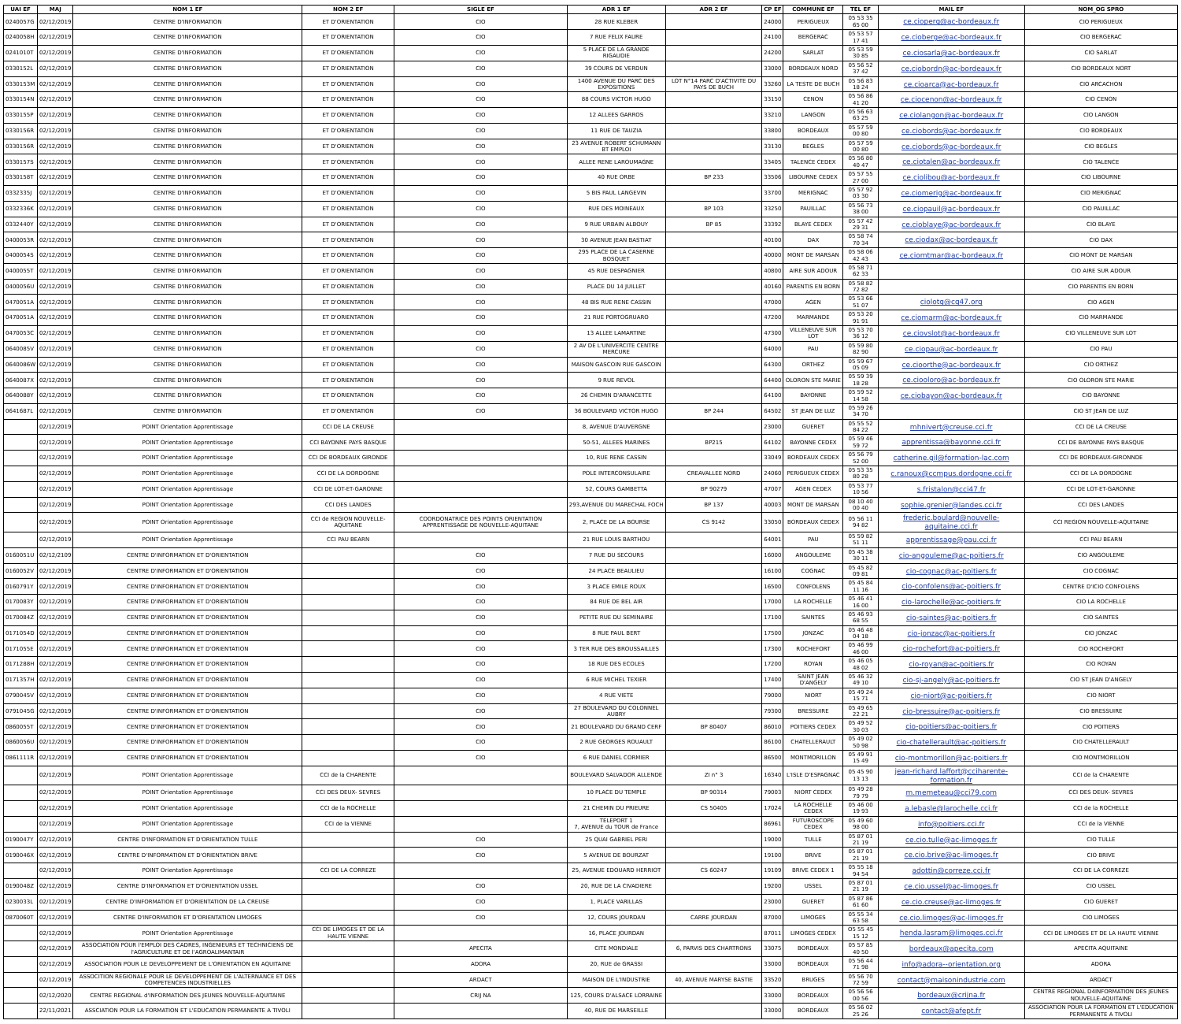| UAI EF | MAJ | NOM 1 EF | NOM 2 EF | SIGLE EF | ADR 1 EF | ADR 2 EF | CP EF | COMMUNE EF | TEL EF | MAIL EF | NOM_OG SPRO |
| --- | --- | --- | --- | --- | --- | --- | --- | --- | --- | --- | --- |
| 0240057G | 02/12/2019 | CENTRE D'INFORMATION | ET D'ORIENTATION | CIO | 28 RUE KLEBER | | 24000 | PERIGUEUX | 05 53 35 65 00 | ce.cioperg@ac-bordeaux.fr | CIO PERIGUEUX |
| 0240058H | 02/12/2019 | CENTRE D'INFORMATION | ET D'ORIENTATION | CIO | 7 RUE FELIX FAURE | | 24100 | BERGERAC | 05 53 57 17 41 | ce.cioberge@ac-bordeaux.fr | CIO BERGERAC |
| 0241010T | 02/12/2019 | CENTRE D'INFORMATION | ET D'ORIENTATION | CIO | 5 PLACE DE LA GRANDE RIGAUDIE | | 24200 | SARLAT | 05 53 59 30 85 | ce.ciosarla@ac-bordeaux.fr | CIO SARLAT |
| 0330152L | 02/12/2019 | CENTRE D'INFORMATION | ET D'ORIENTATION | CIO | 39 COURS DE VERDUN | | 33000 | BORDEAUX NORD | 05 56 52 37 42 | ce.ciobordn@ac-bordeaux.fr | CIO BORDEAUX NORT |
| 0330153M | 02/12/2019 | CENTRE D'INFORMATION | ET D'ORIENTATION | CIO | 1400 AVENUE DU PARC DES EXPOSITIONS | LOT N°14 PARC D'ACTIVITE DU PAYS DE BUCH | 33260 | LA TESTE DE BUCH | 05 56 83 18 24 | ce.cioarca@ac-bordeaux.fr | CIO ARCACHON |
| 0330154N | 02/12/2019 | CENTRE D'INFORMATION | ET D'ORIENTATION | CIO | 88 COURS VICTOR HUGO | | 33150 | CENON | 05 56 86 41 20 | ce.ciocenon@ac-bordeaux.fr | CIO CENON |
| 0330155P | 02/12/2019 | CENTRE D'INFORMATION | ET D'ORIENTATION | CIO | 12 ALLEES GARROS | | 33210 | LANGON | 05 56 63 63 25 | ce.ciolangon@ac-bordeaux.fr | CIO LANGON |
| 0330156R | 02/12/2019 | CENTRE D'INFORMATION | ET D'ORIENTATION | CIO | 11 RUE DE TAUZIA | | 33800 | BORDEAUX | 05 57 59 00 80 | ce.ciobords@ac-bordeaux.fr | CIO BORDEAUX |
| 0330156R | 02/12/2019 | CENTRE D'INFORMATION | ET D'ORIENTATION | CIO | 23 AVENUE ROBERT SCHUMANN BT EMPLOI | | 33130 | BEGLES | 05 57 59 00 80 | ce.ciobords@ac-bordeaux.fr | CIO BEGLES |
| 0330157S | 02/12/2019 | CENTRE D'INFORMATION | ET D'ORIENTATION | CIO | ALLEE RENE LAROUMAGNE | | 33405 | TALENCE CEDEX | 05 56 80 40 47 | ce.ciotalen@ac-bordeaux.fr | CIO TALENCE |
| 0330158T | 02/12/2019 | CENTRE D'INFORMATION | ET D'ORIENTATION | CIO | 40 RUE ORBE | BP 233 | 33506 | LIBOURNE CEDEX | 05 57 55 27 00 | ce.ciolibou@ac-bordeaux.fr | CIO LIBOURNE |
| 0332335J | 02/12/2019 | CENTRE D'INFORMATION | ET D'ORIENTATION | CIO | 5 BIS PAUL LANGEVIN | | 33700 | MERIGNAC | 05 57 92 03 30 | ce.ciomerig@ac-bordeaux.fr | CIO MERIGNAC |
| 0332336K | 02/12/2019 | CENTRE D'INFORMATION | ET D'ORIENTATION | CIO | RUE DES MOINEAUX | BP 103 | 33250 | PAUILLAC | 05 56 73 38 00 | ce.ciopauil@ac-bordeaux.fr | CIO PAUILLAC |
| 0332440Y | 02/12/2019 | CENTRE D'INFORMATION | ET D'ORIENTATION | CIO | 9 RUE URBAIN ALBOUY | BP 85 | 33392 | BLAYE CEDEX | 05 57 42 29 31 | ce.cioblaye@ac-bordeaux.fr | CIO BLAYE |
| 0400053R | 02/12/2019 | CENTRE D'INFORMATION | ET D'ORIENTATION | CIO | 30 AVENUE JEAN BASTIAT | | 40100 | DAX | 05 58 74 70 34 | ce.ciodax@ac-bordeaux.fr | CIO DAX |
| 0400054S | 02/12/2019 | CENTRE D'INFORMATION | ET D'ORIENTATION | CIO | 295 PLACE DE LA CASERNE BOSQUET | | 40000 | MONT DE MARSAN | 05 58 06 42 43 | ce.ciomtmar@ac-bordeaux.fr | CIO MONT DE MARSAN |
| 0400055T | 02/12/2019 | CENTRE D'INFORMATION | ET D'ORIENTATION | CIO | 45 RUE DESPAGNIER | | 40800 | AIRE SUR ADOUR | 05 58 71 62 33 | | CIO AIRE SUR ADOUR |
| 0400056U | 02/12/2019 | CENTRE D'INFORMATION | ET D'ORIENTATION | CIO | PLACE DU 14 JUILLET | | 40160 | PARENTIS EN BORN | 05 58 82 72 82 | | CIO PARENTIS EN BORN |
| 0470051A | 02/12/2019 | CENTRE D'INFORMATION | ET D'ORIENTATION | CIO | 48 BIS RUE RENE CASSIN | | 47000 | AGEN | 05 53 66 51 07 | ciolotg@cg47.org | CIO AGEN |
| 0470051A | 02/12/2019 | CENTRE D'INFORMATION | ET D'ORIENTATION | CIO | 21 RUE PORTOGRUARO | | 47200 | MARMANDE | 05 53 20 91 91 | ce.ciomarm@ac-bordeaux.fr | CIO MARMANDE |
| 0470053C | 02/12/2019 | CENTRE D'INFORMATION | ET D'ORIENTATION | CIO | 13 ALLEE LAMARTINE | | 47300 | VILLENEUVE SUR LOT | 05 53 70 36 12 | ce.ciovslot@ac-bordeaux.fr | CIO VILLENEUVE SUR LOT |
| 0640085V | 02/12/2019 | CENTRE D'INFORMATION | ET D'ORIENTATION | CIO | 2 AV DE L'UNIVERCITE CENTRE MERCURE | | 64000 | PAU | 05 59 80 82 90 | ce.ciopau@ac-bordeaux.fr | CIO PAU |
| 0640086W | 02/12/2019 | CENTRE D'INFORMATION | ET D'ORIENTATION | CIO | MAISON GASCOIN RUE GASCOIN | | 64300 | ORTHEZ | 05 59 67 05 09 | ce.cioorthe@ac-bordeaux.fr | CIO ORTHEZ |
| 0640087X | 02/12/2019 | CENTRE D'INFORMATION | ET D'ORIENTATION | CIO | 9 RUE REVOL | | 64400 | OLORON STE MARIE | 05 59 39 18 28 | ce.cioolоro@ac-bordeaux.fr | CIO OLORON STE MARIE |
| 0640088Y | 02/12/2019 | CENTRE D'INFORMATION | ET D'ORIENTATION | CIO | 26 CHEMIN D'ARANCETTE | | 64100 | BAYONNE | 05 59 52 14 58 | ce.ciobayon@ac-bordeaux.fr | CIO BAYONNE |
| 0641687L | 02/12/2019 | CENTRE D'INFORMATION | ET D'ORIENTATION | CIO | 36 BOULEVARD VICTOR HUGO | BP 244 | 64502 | ST JEAN DE LUZ | 05 59 26 34 70 | | CIO ST JEAN DE LUZ |
| | 02/12/2019 | POINT Orientation Apprentissage | CCI DE LA CREUSE | | 8, AVENUE D'AUVERGNE | | 23000 | GUERET | 05 55 52 84 22 | mhnivert@creuse.cci.fr | CCI DE LA CREUSE |
| | 02/12/2019 | POINT Orientation Apprentissage | CCI BAYONNE PAYS BASQUE | | 50-51, ALLEES MARINES | BP215 | 64102 | BAYONNE CEDEX | 05 59 46 59 72 | apprentissa@bayonne.cci.fr | CCI DE BAYONNE PAYS BASQUE |
| | 02/12/2019 | POINT Orientation Apprentissage | CCI DE BORDEAUX GIRONDE | | 10, RUE RENE CASSIN | | 33049 | BORDEAUX CEDEX | 05 56 79 52 00 | catherine.gil@formation-lac.com | CCI DE BORDEAUX-GIRONNDE |
| | 02/12/2019 | POINT Orientation Apprentissage | CCI DE LA DORDOGNE | | POLE INTERCONSULAIRE | CREAVALLEE NORD | 24060 | PERIGUEUX CEDEX | 05 53 35 80 28 | c.ranoux@ccmpus.dordogne.cci.fr | CCI DE LA DORDOGNE |
| | 02/12/2019 | POINT Orientation Apprentissage | CCI DE LOT-ET-GARONNE | | 52, COURS GAMBETTA | BP 90279 | 47007 | AGEN CEDEX | 05 53 77 10 56 | s.fristalon@cci47.fr | CCI DE LOT-ET-GARONNE |
| | 02/12/2019 | POINT Orientation Apprentissage | CCI DES LANDES | | 293,AVENUE DU MARECHAL FOCH | BP 137 | 40003 | MONT DE MARSAN | 08 10 40 00 40 | sophie.grenier@landes.cci.fr | CCI DES LANDES |
| | 02/12/2019 | POINT Orientation Apprentissage | CCI de REGION NOUVELLE-AQUITANE | COORDONATRICE DES POINTS ORIENTATION APPRENTISSAGE DE NOUVELLE-AQUITANE | 2, PLACE DE LA BOURSE | CS 9142 | 33050 | BORDEAUX CEDEX | 05 56 11 94 82 | frederic.boulard@nouvelle-aquitaine.cci.fr | CCI REGION NOUVELLE-AQUITAINE |
| | 02/12/2019 | POINT Orientation Apprentissage | CCI PAU BEARN | | 21 RUE LOUIS BARTHOU | | 64001 | PAU | 05 59 82 51 11 | apprentissage@pau.cci.fr | CCI PAU BEARN |
| 0160051U | 02/12/2109 | CENTRE D'INFORMATION ET D'ORIENTATION | | CIO | 7 RUE DU SECOURS | | 16000 | ANGOULEME | 05 45 38 30 11 | cio-angouleme@ac-poitiers.fr | CIO ANGOULEME |
| 0160052V | 02/12/2019 | CENTRE D'INFORMATION ET D'ORIENTATION | | CIO | 24 PLACE BEAULIEU | | 16100 | COGNAC | 05 45 82 09 81 | cio-cognac@ac-poitiers.fr | CIO COGNAC |
| 0160791Y | 02/12/2019 | CENTRE D'INFORMATION ET D'ORIENTATION | | CIO | 3 PLACE EMILE ROUX | | 16500 | CONFOLENS | 05 45 84 11 16 | cio-confolens@ac-poitiers.fr | CENTRE D'ICIO CONFOLENS |
| 0170083Y | 02/12/2019 | CENTRE D'INFORMATION ET D'ORIENTATION | | CIO | 84 RUE DE BEL AIR | | 17000 | LA ROCHELLE | 05 46 41 16 00 | cio-larochelle@ac-poitiers.fr | CIO LA ROCHELLE |
| 0170084Z | 02/12/2019 | CENTRE D'INFORMATION ET D'ORIENTATION | | CIO | PETITE RUE DU SEMINAIRE | | 17100 | SAINTES | 05 46 93 68 55 | cio-saintes@ac-poitiers.fr | CIO SAINTES |
| 0171054D | 02/12/2019 | CENTRE D'INFORMATION ET D'ORIENTATION | | CIO | 8 RUE PAUL BERT | | 17500 | JONZAC | 05 46 48 04 18 | cio-jonzac@ac-poitiers.fr | CIO JONZAC |
| 0171055E | 02/12/2019 | CENTRE D'INFORMATION ET D'ORIENTATION | | CIO | 3 TER RUE DES BROUSSAILLES | | 17300 | ROCHEFORT | 05 46 99 46 00 | cio-rochefort@ac-poitiers.fr | CIO ROCHEFORT |
| 0171288H | 02/12/2019 | CENTRE D'INFORMATION ET D'ORIENTATION | | CIO | 18 RUE DES ECOLES | | 17200 | ROYAN | 05 46 05 48 02 | cio-royan@ac-poitiers.fr | CIO ROYAN |
| 0171357H | 02/12/2019 | CENTRE D'INFORMATION ET D'ORIENTATION | | CIO | 6 RUE MICHEL TEXIER | | 17400 | SAINT JEAN D'ANGELY | 05 46 32 49 10 | cio-sj-angely@ac-poitiers.fr | CIO ST JEAN D'ANGELY |
| 0790045V | 02/12/2019 | CENTRE D'INFORMATION ET D'ORIENTATION | | CIO | 4 RUE VIETE | | 79000 | NIORT | 05 49 24 15 71 | cio-niort@ac-poitiers.fr | CIO NIORT |
| 0791045G | 02/12/2019 | CENTRE D'INFORMATION ET D'ORIENTATION | | CIO | 27 BOULEVARD DU COLONNEL AUBRY | | 79300 | BRESSUIRE | 05 49 65 22 21 | cio-bressuire@ac-poitiers.fr | CIO BRESSUIRE |
| 0860055T | 02/12/2019 | CENTRE D'INFORMATION ET D'ORIENTATION | | CIO | 21 BOULEVARD DU GRAND CERF | BP 80407 | 86010 | POITIERS CEDEX | 05 49 52 30 03 | cio-poitiers@ac-poitiers.fr | CIO POITIERS |
| 0860056U | 02/12/2019 | CENTRE D'INFORMATION ET D'ORIENTATION | | CIO | 2 RUE GEORGES ROUAULT | | 86100 | CHATELLERAULT | 05 49 02 50 98 | cio-chatellerault@ac-poitiers.fr | CIO CHATELLERAULT |
| 0861111R | 02/12/2019 | CENTRE D'INFORMATION ET D'ORIENTATION | | CIO | 6 RUE DANIEL CORMIER | | 86500 | MONTMORILLON | 05 49 91 15 49 | cio-montmorillon@ac-poitiers.fr | CIO MONTMORILLON |
| | 02/12/2019 | POINT Orientation Apprentissage | CCI de la CHARENTE | | BOULEVARD SALVADOR ALLENDE | ZI n° 3 | 16340 | L'ISLE D'ESPAGNAC | 05 45 90 13 13 | jean-richard.laffort@cciharente-formation.fr | CCI de la CHARENTE |
| | 02/12/2019 | POINT Orientation Apprentissage | CCI DES DEUX- SEVRES | | 10 PLACE DU TEMPLE | BP 90314 | 79003 | NIORT CEDEX | 05 49 28 79 79 | m.memeteau@cci79.com | CCI DES DEUX- SEVRES |
| | 02/12/2019 | POINT Orientation Apprentissage | CCI de la ROCHELLE | | 21 CHEMIN DU PRIEURE | CS 50405 | 17024 | LA ROCHELLE CEDEX | 05 46 00 19 93 | a.lebasle@larochelle.cci.fr | CCI de la ROCHELLE |
| | 02/12/2019 | POINT Orientation Apprentissage | CCI de la VIENNE | | TELEPORT 1 7, AVENUE du TOUR de France | | 86961 | FUTUROSCOPE CEDEX | 05 49 60 98 00 | info@poitiers.cci.fr | CCI de la VIENNE |
| 0190047Y | 02/12/2019 | CENTRE D'INFORMATION ET D'ORIENTATION TULLE | | CIO | 25 QUAI GABRIEL PERI | | 19000 | TULLE | 05 87 01 21 19 | ce.cio.tulle@ac-limoges.fr | CIO TULLE |
| 0190046X | 02/12/2019 | CENTRE D'INFORMATION ET D'ORIENTATION BRIVE | | CIO | 5 AVENUE DE BOURZAT | | 19100 | BRIVE | 05 87 01 21 19 | ce.cio.brive@ac-limoges.fr | CIO BRIVE |
| | 02/12/2019 | POINT Orientation Apprentissage | CCI DE LA CORREZE | | 25, AVENUE EDOUARD HERRIOT | CS 60247 | 19109 | BRIVE CEDEX 1 | 05 55 18 94 54 | adottin@correze.cci.fr | CCI DE LA CORREZE |
| 0190048Z | 02/12/2019 | CENTRE D'INFORMATION ET D'ORIENTATION USSEL | | CIO | 20, RUE DE LA CIVADIERE | | 19200 | USSEL | 05 87 01 21 19 | ce.cio.ussel@ac-limoges.fr | CIO USSEL |
| 0230033L | 02/12/2019 | CENTRE D'INFORMATION ET D'ORIENTATION DE LA CREUSE | | CIO | 1, PLACE VARILLAS | | 23000 | GUERET | 05 87 86 61 60 | ce.cio.creuse@ac-limoges.fr | CIO GUERET |
| 0870060T | 02/12/2019 | CENTRE D'INFORMATION ET D'ORIENTATION LIMOGES | | CIO | 12, COURS JOURDAN | CARRE JOURDAN | 87000 | LIMOGES | 05 55 34 63 58 | ce.cio.limoges@ac-limoges.fr | CIO LIMOGES |
| | 02/12/2019 | POINT Orientation Apprentissage | CCI DE LIMOGES ET DE LA HAUTE VIENNE | | 16, PLACE JOURDAN | | 87011 | LIMOGES CEDEX | O5 55 45 15 12 | henda.lasram@limoges.cci.fr | CCI DE LIMOGES ET DE LA HAUTE VIENNE |
| | 02/12/2019 | ASSOCIATION POUR l'EMPLOI DES CADRES, INGENIEURS ET TECHNICIENS DE l'AGRICULTURE ET DE l'AGROALIMANTAIR | | APECITA | CITE MONDIALE | 6, PARVIS DES CHARTRONS | 33075 | BORDEAUX | 05 57 85 40 50 | bordeaux@apecita.com | APECITA AQUITAINE |
| | 02/12/2019 | ASSOCIATION POUR LE DEVELOPPEMENT DE L'ORIENTATION EN AQUITAINE | | ADORA | 20, RUE de GRASSI | | 33000 | BORDEAUX | 05 56 44 71 98 | info@adora--orientation.org | ADORA |
| | 02/12/2019 | ASSOCITION REGIONALE POUR LE DEVELOPPEMENT DE L'ALTERNANCE ET DES COMPETENCES INDUSTRIELLES | | ARDACT | MAISON DE L'INDUSTRIE | 40, AVENUE MARYSE BASTIE | 33520 | BRUGES | 05 56 70 72 59 | contact@maisonindustrie.com | ARDACT |
| | 02/12/2020 | CENTRE REGIONAL d'INFORMATION DES JEUNES NOUVELLE-AQUITAINE | | CRIJ NA | 125, COURS D'ALSACE LORRAINE | | 33000 | BORDEAUX | 05 56 56 00 56 | bordeaux@crijna.fr | CENTRE REGIONAL D4INFORMATION DES JEUNES NOUVELLE-AQUITAINE |
| | 22/11/2021 | ASSCIATION POUR LA FORMATION ET L'EDUCATION PERMANENTE A TIVOLI | | | 40, RUE DE MARSEILLE | | 33000 | BORDEAUX | 05 56 02 25 26 | contact@afept.fr | ASSOCIATION POUR LA FORMATION ET L'EDUCATION PERMANENTE A TIVOLI |